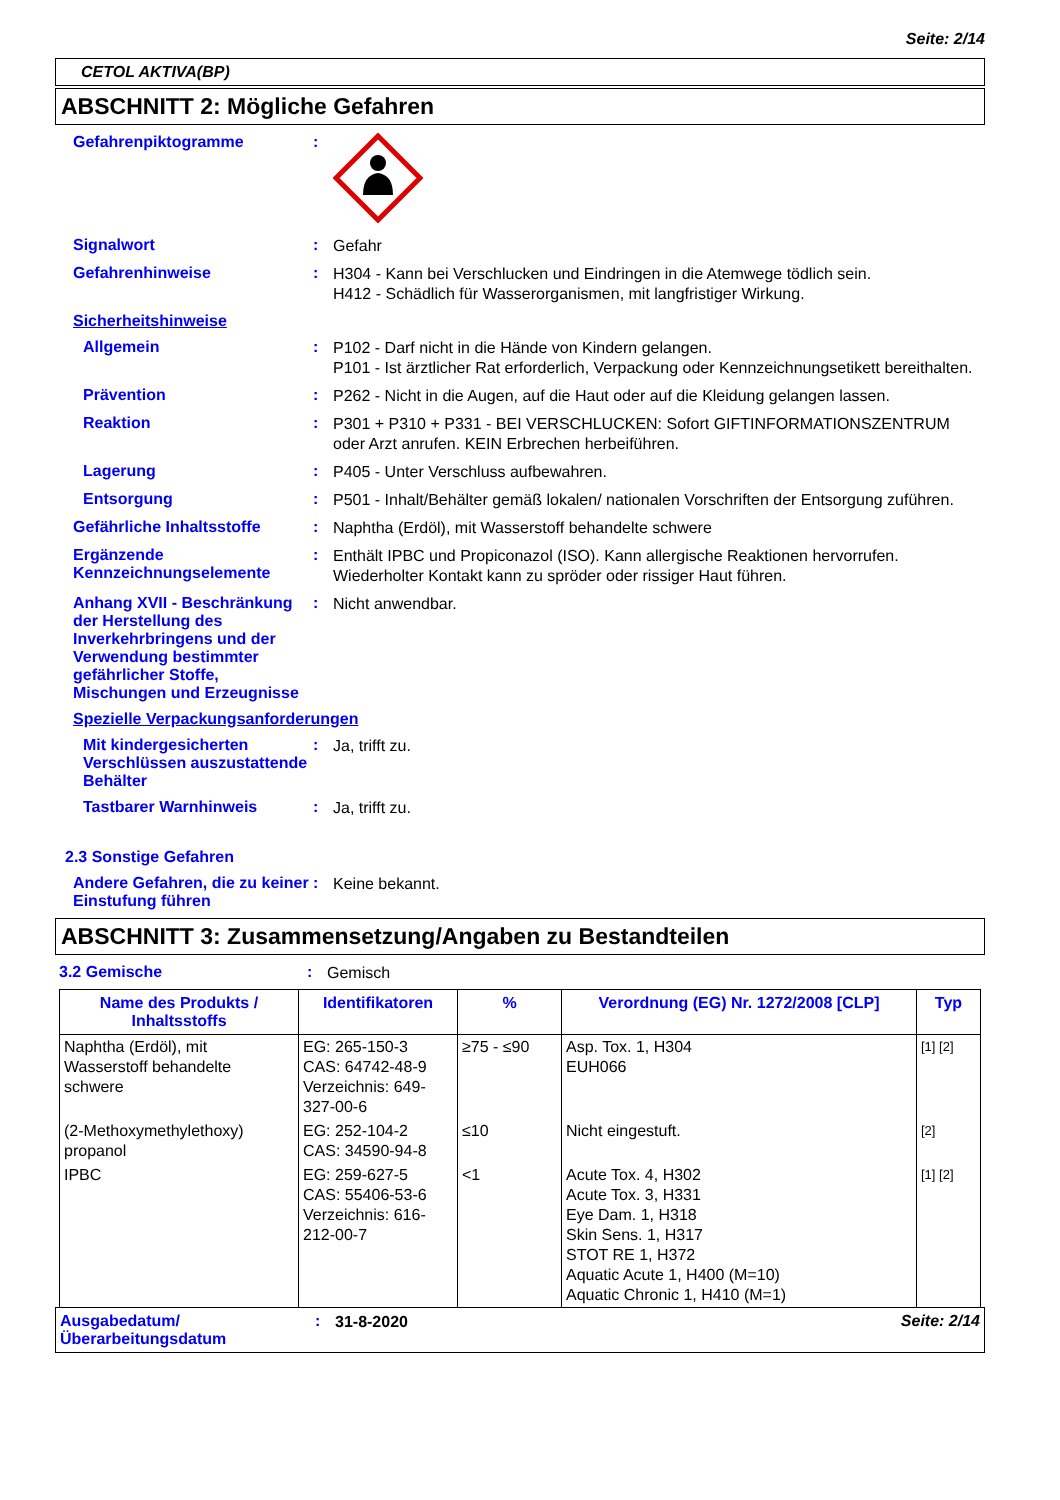Seite: 2/14
CETOL AKTIVA(BP)
ABSCHNITT 2: Mögliche Gefahren
Gefahrenpiktogramme :
Signalwort :
Gefahr
Gefahrenhinweise :
H304 - Kann bei Verschlucken und Eindringen in die Atemwege tödlich sein.
H412 - Schädlich für Wasserorganismen, mit langfristiger Wirkung.
Sicherheitshinweise
Allgemein :
P102 - Darf nicht in die Hände von Kindern gelangen.
P101 - Ist ärztlicher Rat erforderlich, Verpackung oder Kennzeichnungsetikett bereithalten.
Prävention :
P262 - Nicht in die Augen, auf die Haut oder auf die Kleidung gelangen lassen.
Reaktion :
P301 + P310 + P331 - BEI VERSCHLUCKEN: Sofort GIFTINFORMATIONSZENTRUM oder Arzt anrufen. KEIN Erbrechen herbeiführen.
Lagerung :
P405 - Unter Verschluss aufbewahren.
Entsorgung :
P501 - Inhalt/Behälter gemäß lokalen/ nationalen Vorschriften der Entsorgung zuführen.
Gefährliche Inhaltsstoffe :
Naphtha (Erdöl), mit Wasserstoff behandelte schwere
Ergänzende Kennzeichnungselemente
:
Enthält IPBC und Propiconazol (ISO). Kann allergische Reaktionen hervorrufen. Wiederholter Kontakt kann zu spröder oder rissiger Haut führen.
Anhang XVII - Beschränkung der Herstellung des Inverkehrbringens und der Verwendung bestimmter gefährlicher Stoffe, Mischungen und Erzeugnisse
:
Nicht anwendbar.
Spezielle Verpackungsanforderungen
Mit kindergesicherten Verschlüssen auszustattende Behälter
:
Ja, trifft zu.
Tastbarer Warnhinweis :
Ja, trifft zu.
2.3 Sonstige Gefahren
Andere Gefahren, die zu keiner Einstufung führen
:
Keine bekannt.
ABSCHNITT 3: Zusammensetzung/Angaben zu Bestandteilen
3.2 Gemische :
Gemisch
| Name des Produkts / Inhaltsstoffs | Identifikatoren | % | Verordnung (EG) Nr. 1272/2008 [CLP] | Typ |
| --- | --- | --- | --- | --- |
| Naphtha (Erdöl), mit Wasserstoff behandelte schwere | EG: 265-150-3 CAS: 64742-48-9 Verzeichnis: 649-327-00-6 | ≥75 - ≤90 | Asp. Tox. 1, H304 EUH066 | [1] [2] |
| (2-Methoxymethylethoxy) propanol | EG: 252-104-2 CAS: 34590-94-8 | ≤10 | Nicht eingestuft. | [2] |
| IPBC | EG: 259-627-5 CAS: 55406-53-6 Verzeichnis: 616-212-00-7 | <1 | Acute Tox. 4, H302 Acute Tox. 3, H331 Eye Dam. 1, H318 Skin Sens. 1, H317 STOT RE 1, H372 Aquatic Acute 1, H400 (M=10) Aquatic Chronic 1, H410 (M=1) | [1] [2] |
Ausgabedatum/ Überarbeitungsdatum
:
31-8-2020
Seite: 2/14